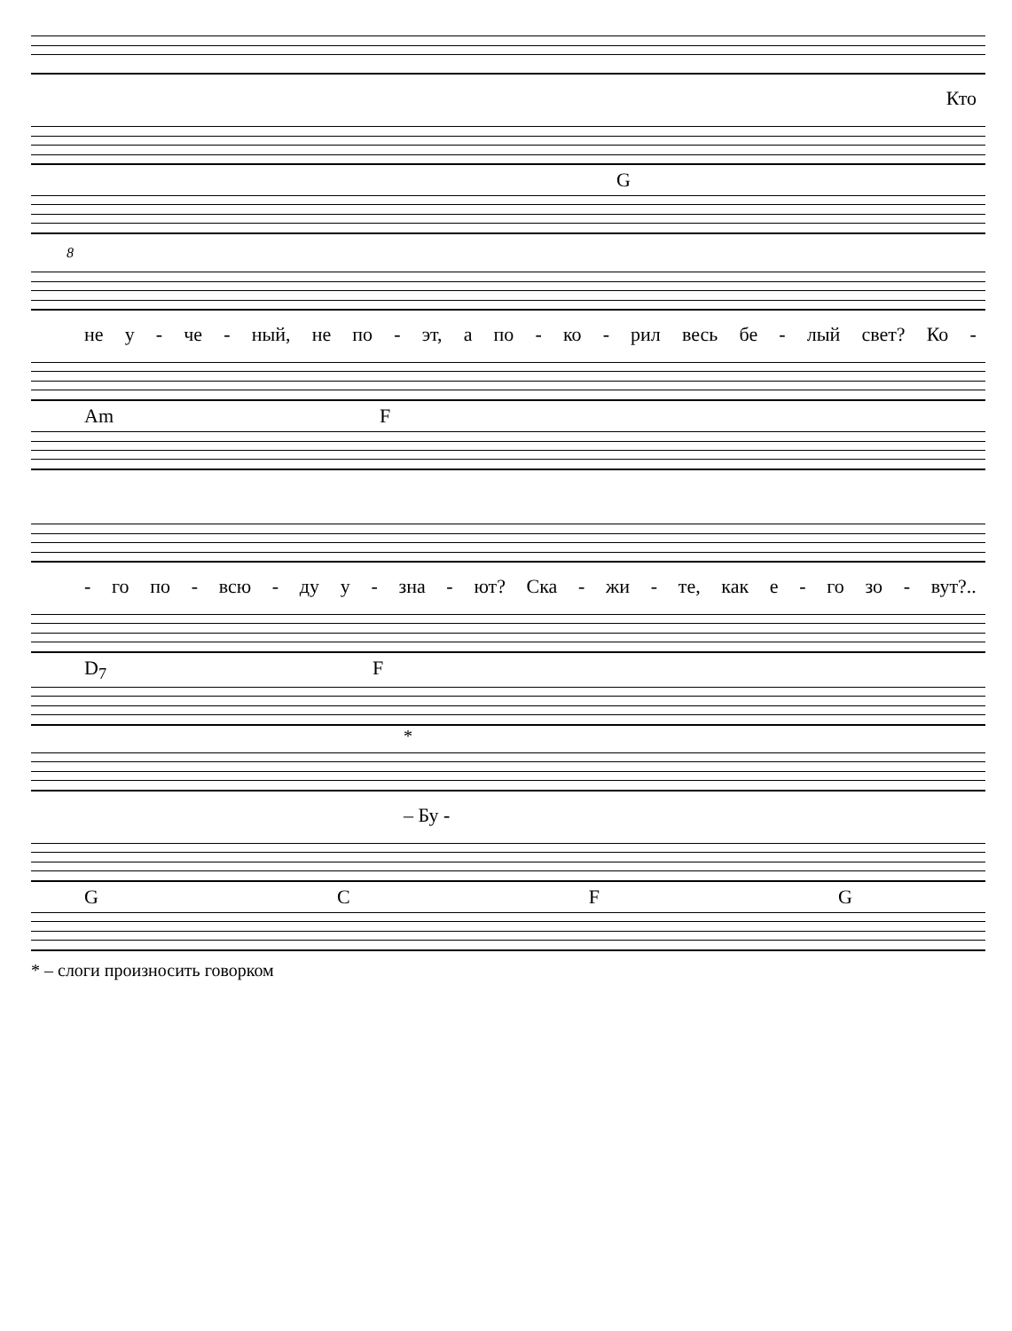Кто
G
8
не у - че - ный, не по - эт, а по - ко - рил весь бе - лый свет? Ко -
Am F
- го по - всю - ду у - зна - ют? Ска - жи - те, как е - го зо - вут?..
D<sub>7</sub> F
*
– Бу -
GCFG
* – слоги произносить говорком